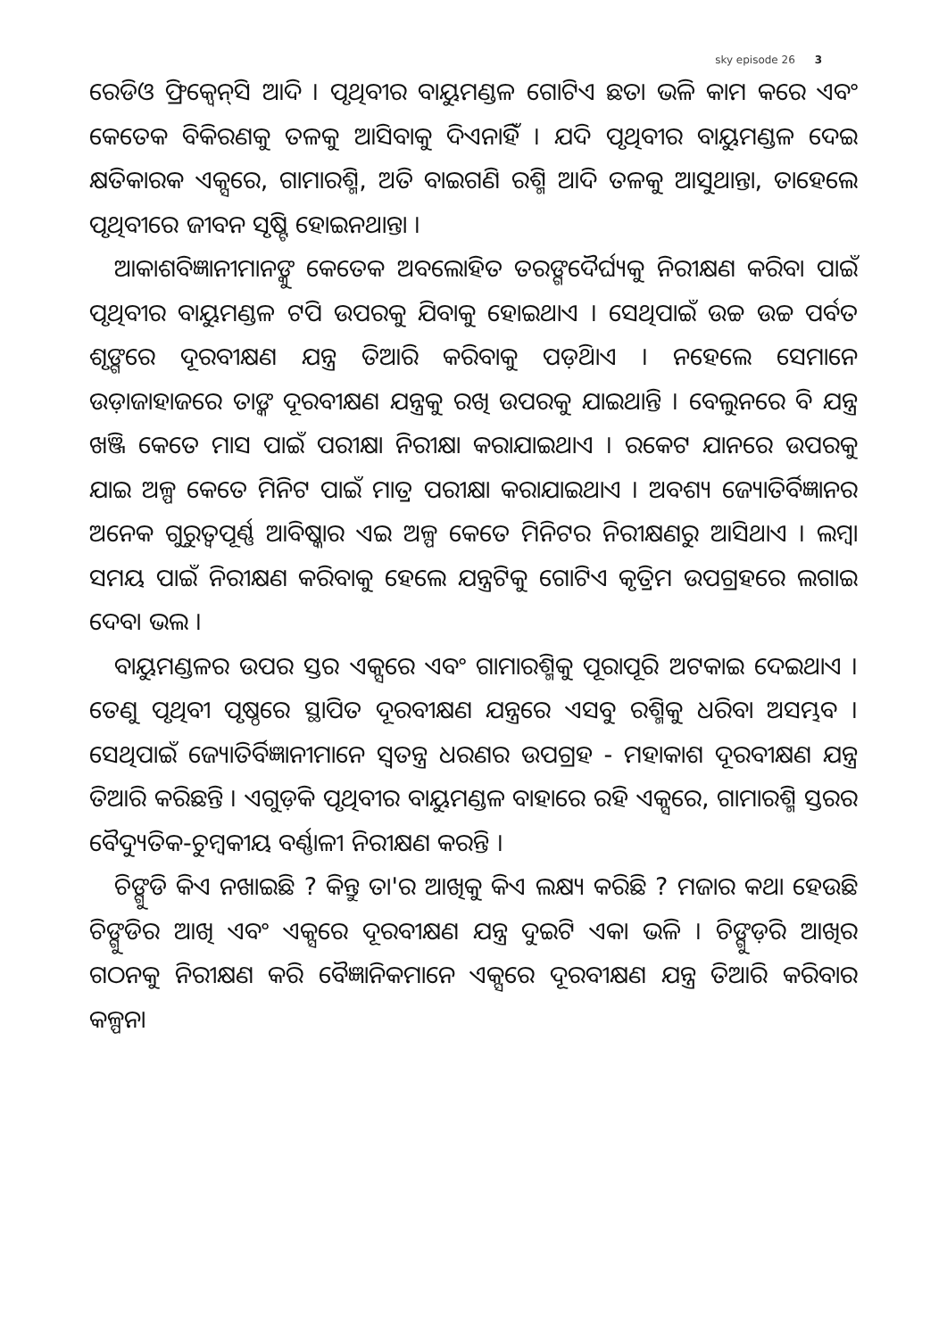sky episode 26 3
ରେଡିଓ ଫ୍ରିକ୍ୱେନ୍‌ସି ଆଦି । ପୃଥିବୀର ବାୟୁମଣ୍ଡଳ ଗୋଟିଏ ଛତା ଭଳି କାମ କରେ ଏବଂ କେତେକ ବିକିରଣକୁ ତଳକୁ ଆସିବାକୁ ଦିଏନାହିଁ । ଯଦି ପୃଥିବୀର ବାୟୁମଣ୍ଡଳ ଦେଇ କ୍ଷତିକାରକ ଏକ୍ସରେ, ଗାମାରଶ୍ମି, ଅତି ବାଇଗଣି ରଶ୍ମି ଆଦି ତଳକୁ ଆସୁଥାନ୍ତା, ତାହେଲେ ପୃଥିବୀରେ ଜୀବନ ସୃଷ୍ଟି ହୋଇନଥାନ୍ତା ।
ଆକାଶବିଜ୍ଞାନୀମାନଙ୍କୁ କେତେକ ଅବଲୋହିତ ତରଙ୍ଗଦୈର୍ଘ୍ୟକୁ ନିରୀକ୍ଷଣ କରିବା ପାଇଁ ପୃଥିବୀର ବାୟୁମଣ୍ଡଳ ଟପି ଉପରକୁ ଯିବାକୁ ହୋଇଥାଏ । ସେଥିପାଇଁ ଉଚ୍ଚ ଉଚ୍ଚ ପର୍ବତ ଶୃଙ୍ଗରେ ଦୂରବୀକ୍ଷଣ ଯନ୍ତ୍ର ତିଆରି କରିବାକୁ ପଡ଼ିଥାଏ । ନହେଲେ ସେମାନେ ଉଡ଼ାଜାହାଜରେ ତାଙ୍କ ଦୂରବୀକ୍ଷଣ ଯନ୍ତ୍ରକୁ ରଖି ଉପରକୁ ଯାଇଥାନ୍ତି । ବେଲୁନରେ ବି ଯନ୍ତ୍ର ଖଞ୍ଜି କେତେ ମାସ ପାଇଁ ପରୀକ୍ଷା ନିରୀକ୍ଷା କରାଯାଇଥାଏ । ରକେଟ ଯାନରେ ଉପରକୁ ଯାଇ ଅଳ୍ପ କେତେ ମିନିଟ ପାଇଁ ମାତ୍ର ପରୀକ୍ଷା କରାଯାଇଥାଏ । ଅବଶ୍ୟ ଜ୍ୟୋତିର୍ବିଜ୍ଞାନର ଅନେକ ଗୁରୁତ୍ୱପୂର୍ଣ୍ଣ ଆବିଷ୍କାର ଏଇ ଅଳ୍ପ କେତେ ମିନିଟର ନିରୀକ୍ଷଣରୁ ଆସିଥାଏ । ଲମ୍ବା ସମୟ ପାଇଁ ନିରୀକ୍ଷଣ କରିବାକୁ ହେଲେ ଯନ୍ତ୍ରଟିକୁ ଗୋଟିଏ କୃତ୍ରିମ ଉପଗ୍ରହରେ ଲଗାଇ ଦେବା ଭଲ ।
ବାୟୁମଣ୍ଡଳର ଉପର ସ୍ତର ଏକ୍ସରେ ଏବଂ ଗାମାରଶ୍ମିକୁ ପୂରାପୂରି ଅଟକାଇ ଦେଇଥାଏ । ତେଣୁ ପୃଥିବୀ ପୃଷ୍ଠରେ ସ୍ଥାପିତ ଦୂରବୀକ୍ଷଣ ଯନ୍ତ୍ରରେ ଏସବୁ ରଶ୍ମିକୁ ଧରିବା ଅସମ୍ଭବ । ସେଥିପାଇଁ ଜ୍ୟୋତିର୍ବିଜ୍ଞାନୀମାନେ ସ୍ୱତନ୍ତ୍ର ଧରଣର ଉପଗ୍ରହ - ମହାକାଶ ଦୂରବୀକ୍ଷଣ ଯନ୍ତ୍ର ତିଆରି କରିଛନ୍ତି । ଏଗୁଡ଼ିକ ପୃଥିବୀର ବାୟୁମଣ୍ଡଳ ବାହାରେ ରହି ଏକ୍ସରେ, ଗାମାରଶ୍ମି ସ୍ତରର ବୈଦ୍ୟୁତିକ-ଚୁମ୍ବକୀୟ ବର୍ଣ୍ଣାଳୀ ନିରୀକ୍ଷଣ କରନ୍ତି ।
ଚିଙ୍ଗୁଡି କିଏ ନଖାଇଛି ? କିନ୍ତୁ ତା'ର ଆଖିକୁ କିଏ ଲକ୍ଷ୍ୟ କରିଛି ? ମଜାର କଥା ହେଉଛି ଚିଙ୍ଗୁଡିର ଆଖି ଏବଂ ଏକ୍ସରେ ଦୂରବୀକ୍ଷଣ ଯନ୍ତ୍ର ଦୁଇଟି ଏକା ଭଳି । ଚିଙ୍ଗୁଡ଼ିର ଆଖିର ଗଠନକୁ ନିରୀକ୍ଷଣ କରି ବୈଜ୍ଞାନିକମାନେ ଏକ୍ସରେ ଦୂରବୀକ୍ଷଣ ଯନ୍ତ୍ର ତିଆରି କରିବାର କଳ୍ପନା